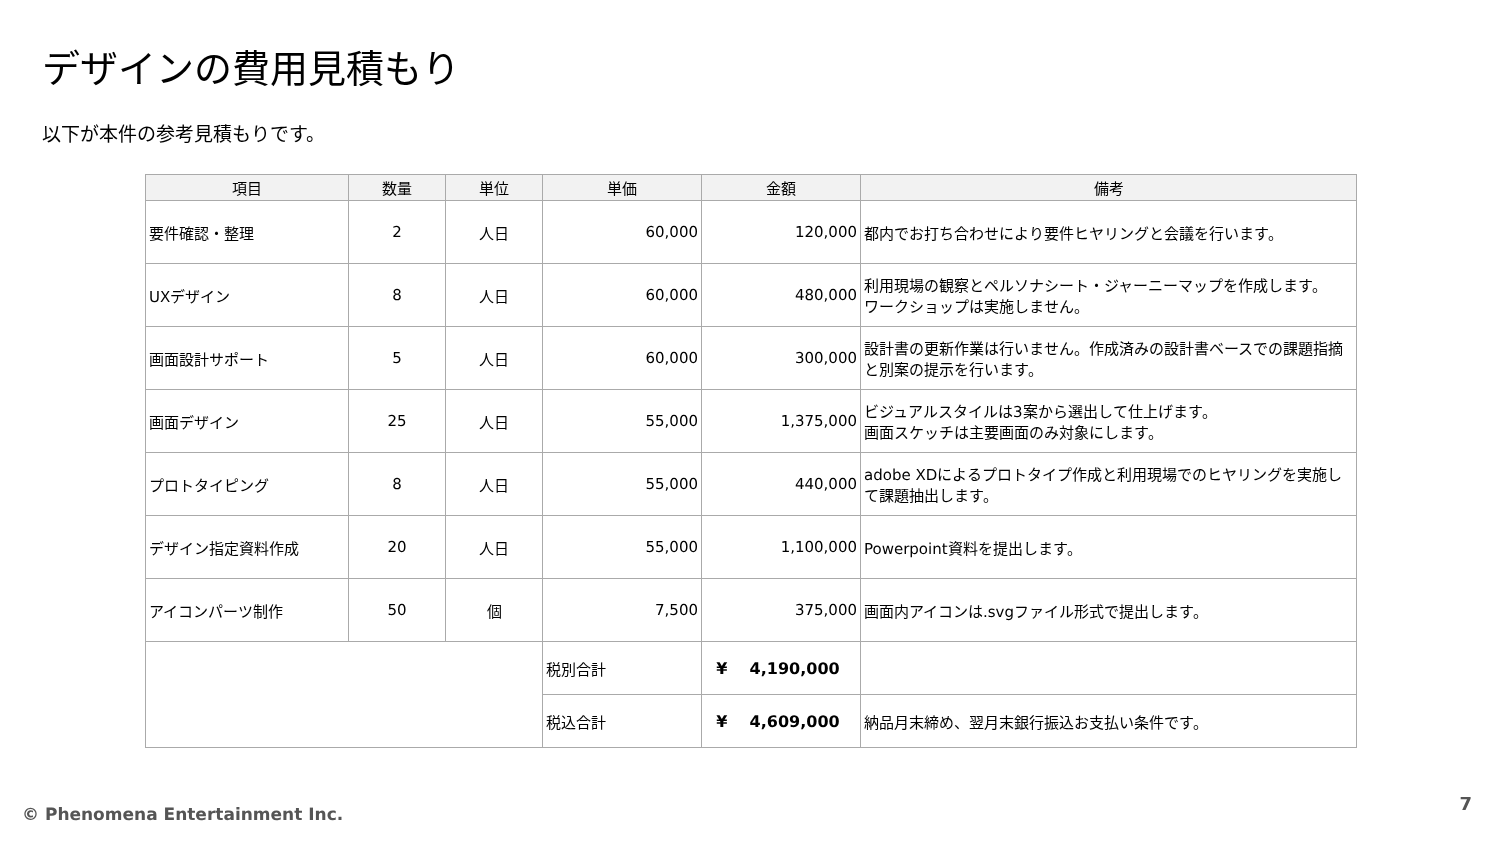デザインの費用見積もり
以下が本件の参考見積もりです。
| 項目 | 数量 | 単位 | 単価 | 金額 | 備考 |
| --- | --- | --- | --- | --- | --- |
| 要件確認・整理 | 2 | 人日 | 60,000 | 120,000 | 都内でお打ち合わせにより要件ヒヤリングと会議を行います。 |
| UXデザイン | 8 | 人日 | 60,000 | 480,000 | 利用現場の観察とペルソナシート・ジャーニーマップを作成します。 ワークショップは実施しません。 |
| 画面設計サポート | 5 | 人日 | 60,000 | 300,000 | 設計書の更新作業は行いません。作成済みの設計書ベースでの課題指摘と別案の提示を行います。 |
| 画面デザイン | 25 | 人日 | 55,000 | 1,375,000 | ビジュアルスタイルは3案から選出して仕上げます。 画面スケッチは主要画面のみ対象にします。 |
| プロトタイピング | 8 | 人日 | 55,000 | 440,000 | adobe XDによるプロトタイプ作成と利用現場でのヒヤリングを実施して課題抽出します。 |
| デザイン指定資料作成 | 20 | 人日 | 55,000 | 1,100,000 | Powerpoint資料を提出します。 |
| アイコンパーツ制作 | 50 | 個 | 7,500 | 375,000 | 画面内アイコンは.svgファイル形式で提出します。 |
| | | | 税別合計 | ¥ 4,190,000 | |
| | | | 税込合計 | ¥ 4,609,000 | 納品月末締め、翌月末銀行振込お支払い条件です。 |
© Phenomena Entertainment Inc. 7